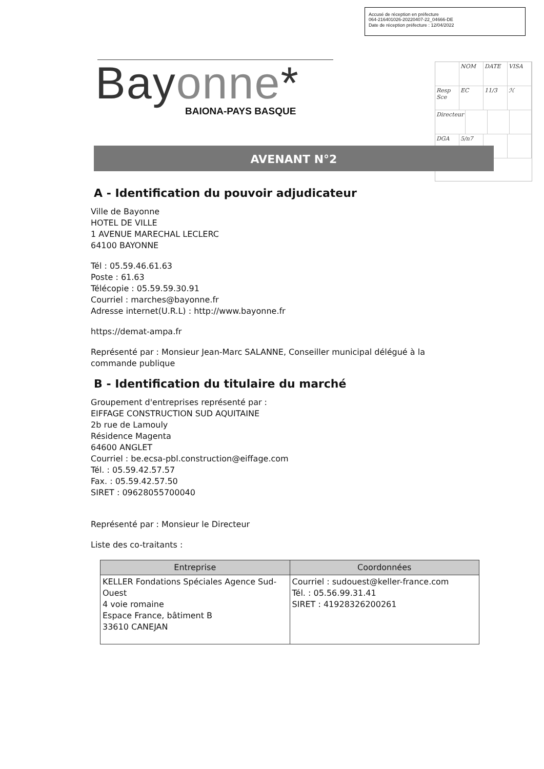Accusé de réception en préfecture
064-216401026-20220407-22_04666-DE
Date de réception préfecture : 12/04/2022
NOM DATE VISA
Resp Sce EC 11/3 ℋ
Directeur
DGA 5/n7
Bayonne*
BAIONA-PAYS BASQUE
AVENANT N°2
A - Identification du pouvoir adjudicateur
Ville de Bayonne
HOTEL DE VILLE
1 AVENUE MARECHAL LECLERC
64100 BAYONNE
Tél : 05.59.46.61.63
Poste : 61.63
Télécopie : 05.59.59.30.91
Courriel : marches@bayonne.fr
Adresse internet(U.R.L) : http://www.bayonne.fr
https://demat-ampa.fr
Représenté par : Monsieur Jean-Marc SALANNE, Conseiller municipal délégué à la commande publique
B - Identification du titulaire du marché
Groupement d'entreprises représenté par :
EIFFAGE CONSTRUCTION SUD AQUITAINE
2b rue de Lamouly
Résidence Magenta
64600 ANGLET
Courriel : be.ecsa-pbl.construction@eiffage.com
Tél. : 05.59.42.57.57
Fax. : 05.59.42.57.50
SIRET : 09628055700040
Représenté par : Monsieur le Directeur
Liste des co-traitants :
| Entreprise | Coordonnées |
| --- | --- |
| KELLER Fondations Spéciales Agence Sud-Ouest 4 voie romaine Espace France, bâtiment B 33610 CANEJAN | Courriel : sudouest@keller-france.com Tél. : 05.56.99.31.41 SIRET : 41928326200261 |